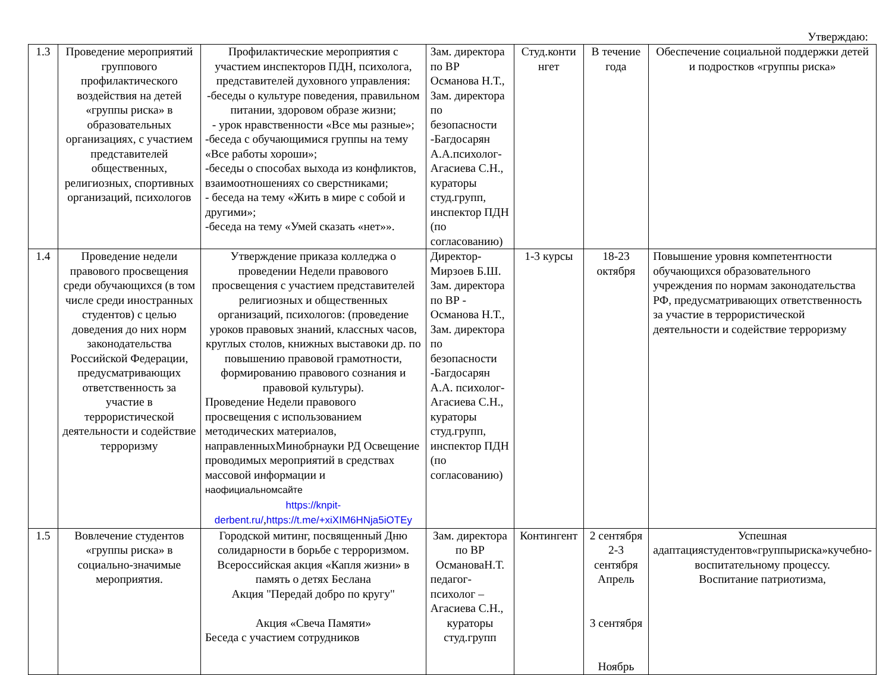Утверждаю:
| 1.3 | Проведение мероприятий группового профилактического воздействия на детей «группы риска» в образовательных организациях, с участием представителей общественных, религиозных, спортивных организаций, психологов | Профилактические мероприятия с участием инспекторов ПДН, психолога, представителей духовного управления: -беседы о культуре поведения, правильном питании, здоровом образе жизни; - урок нравственности «Все мы разные»; -беседа с обучающимися группы на тему «Все работы хороши»; -беседы о способах выхода из конфликтов, взаимоотношениях со сверстниками; - беседа на тему «Жить в мире с собой и другими»; -беседа на тему «Умей сказать «нет»». | Зам. директора по ВР Османова Н.Т., Зам. директора по безопасности -Багдосарян А.А.психолог-Агасиева С.Н., кураторы студ.групп, инспектор ПДН (по согласованию) | Студ.конти нгет | В течение года | Обеспечение социальной поддержки детей и подростков «группы риска» |
| 1.4 | Проведение недели правового просвещения среди обучающихся (в том числе среди иностранных студентов) с целью доведения до них норм законодательства Российской Федерации, предусматривающих ответственность за участие в террористической деятельности и содействие терроризму | Утверждение приказа колледжа о проведении Недели правового просвещения с участием представителей религиозных и общественных организаций, психологов: (проведение уроков правовых знаний, классных часов, круглых столов, книжных выставоки др. по повышению правовой грамотности, формированию правового сознания и правовой культуры). Проведение Недели правового просвещения с использованием методических материалов, направленныхМинобрнауки РД Освещение проводимых мероприятий в средствах массовой информации и наофициальномсайте https://knpit-derbent.ru/ , https://t.me/+xiXIM6HNja5iOTEy | Директор-Мирзоев Б.Ш. Зам. директора по ВР - Османова Н.Т., Зам. директора по безопасности -Багдосарян А.А. психолог-Агасиева С.Н., кураторы студ.групп, инспектор ПДН (по согласованию) | 1-3 курсы | 18-23 октября | Повышение уровня компетентности обучающихся образовательного учреждения по нормам законодательства РФ, предусматривающих ответственность за участие в террористической деятельности и содействие терроризму |
| 1.5 | Вовлечение студентов «группы риска» в социально-значимые мероприятия. | Городской митинг, посвященный Дню солидарности в борьбе с терроризмом. Всероссийская акция «Капля жизни» в память о детях Беслана Акция "Передай добро по кругу" Акция «Свеча Памяти» Беседа с участием сотрудников | Зам. директора по ВР ОсмановаН.Т. педагог-психолог – Агасиева С.Н., кураторы студ.групп | Контингент | 2 сентября 2-3 сентября Апрель 3 сентября Ноябрь | Успешная адаптациястудентов«группыриска»кучебно-воспитательному процессу. Воспитание патриотизма, |